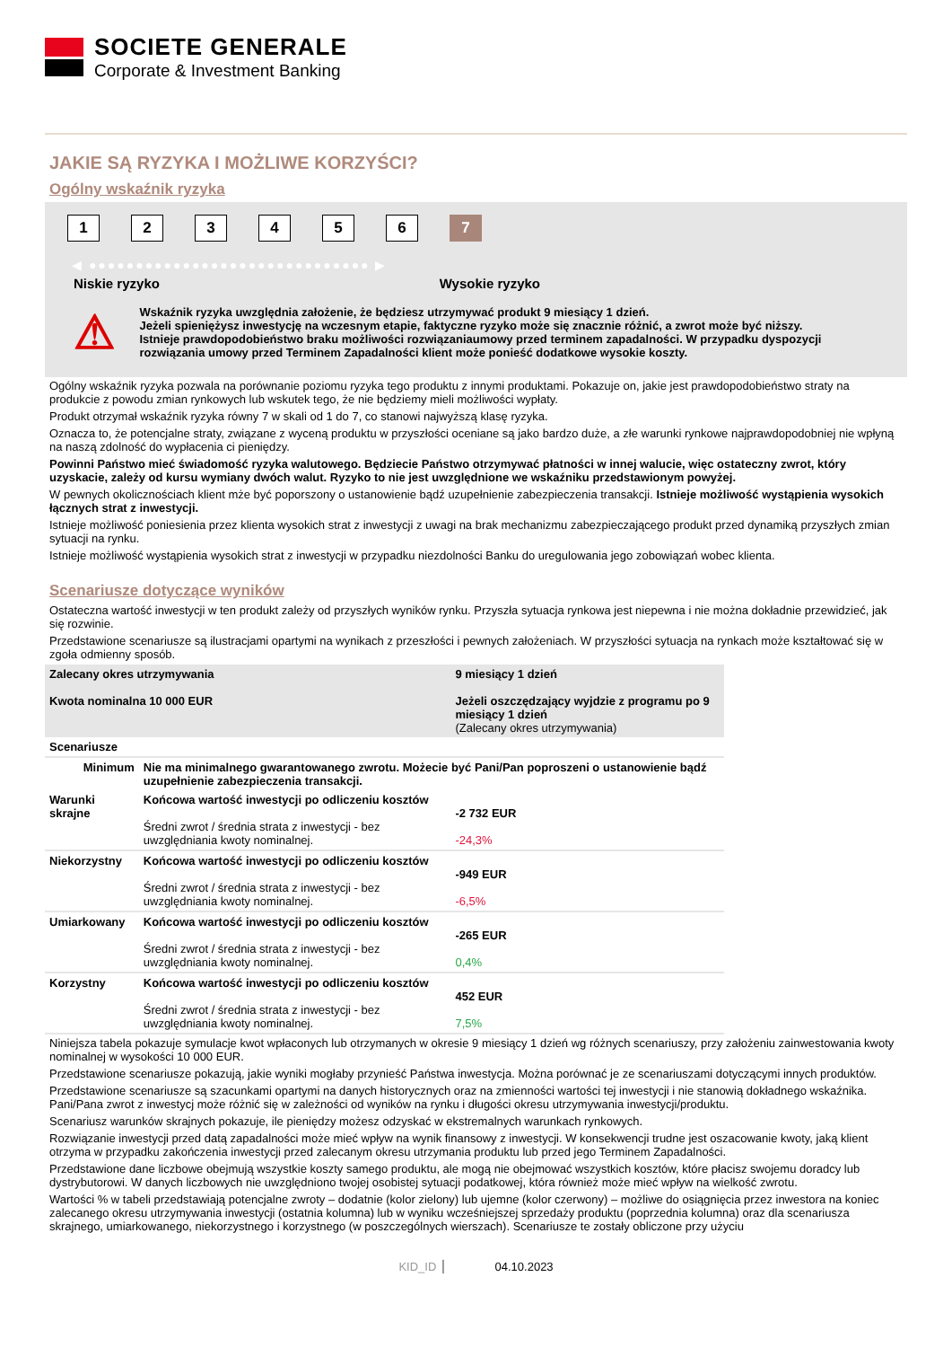SOCIETE GENERALE
Corporate & Investment Banking
JAKIE SĄ RYZYKA I MOŻLIWE KORZYŚCI?
Ogólny wskaźnik ryzyka
123456 7
◀ ●●●●●●●●●●●●●●●●●●●●●●●●●●●●●● ▶
Niskie ryzyko Wysokie ryzyko
⚠
Wskaźnik ryzyka uwzględnia założenie, że będziesz utrzymywać produkt 9 miesiący 1 dzień.
Jeżeli spieniężysz inwestycję na wczesnym etapie, faktyczne ryzyko może się znacznie różnić, a zwrot może być niższy.
Istnieje prawdopodobieństwo braku możliwości rozwiązaniaumowy przed terminem zapadalności. W przypadku dyspozycji rozwiązania umowy przed Terminem Zapadalności klient może ponieść dodatkowe wysokie koszty.
Ogólny wskaźnik ryzyka pozwala na porównanie poziomu ryzyka tego produktu z innymi produktami. Pokazuje on, jakie jest prawdopodobieństwo straty na produkcie z powodu zmian rynkowych lub wskutek tego, że nie będziemy mieli możliwości wypłaty.
Produkt otrzymał wskaźnik ryzyka równy 7 w skali od 1 do 7, co stanowi najwyższą klasę ryzyka.
Oznacza to, że potencjalne straty, związane z wyceną produktu w przyszłości oceniane są jako bardzo duże, a złe warunki rynkowe najprawdopodobniej nie wpłyną na naszą zdolność do wypłacenia ci pieniędzy.
Powinni Państwo mieć świadomość ryzyka walutowego. Będziecie Państwo otrzymywać płatności w innej walucie, więc ostateczny zwrot, który uzyskacie, zależy od kursu wymiany dwóch walut. Ryzyko to nie jest uwzględnione we wskaźniku przedstawionym powyżej.
W pewnych okolicznościach klient mże być poporszony o ustanowienie bądź uzupełnienie zabezpieczenia transakcji. Istnieje możliwość wystąpienia wysokich łącznych strat z inwestycji.
Istnieje możliwość poniesienia przez klienta wysokich strat z inwestycji z uwagi na brak mechanizmu zabezpieczającego produkt przed dynamiką przyszłych zmian sytuacji na rynku.
Istnieje możliwość wystąpienia wysokich strat z inwestycji w przypadku niezdolności Banku do uregulowania jego zobowiązań wobec klienta.
Scenariusze dotyczące wyników
Ostateczna wartość inwestycji w ten produkt zależy od przyszłych wyników rynku. Przyszła sytuacja rynkowa jest niepewna i nie można dokładnie przewidzieć, jak się rozwinie.
Przedstawione scenariusze są ilustracjami opartymi na wynikach z przeszłości i pewnych założeniach. W przyszłości sytuacja na rynkach może kształtować się w zgoła odmienny sposób.
| Zalecany okres utrzymywania Kwota nominalna 10 000 EUR | | 9 miesiący 1 dzień Jeżeli oszczędzający wyjdzie z programu po 9 miesiący 1 dzień (Zalecany okres utrzymywania) |
| Scenariusze | | |
| Minimum | Nie ma minimalnego gwarantowanego zwrotu. Możecie być Pani/Pan poproszeni o ustanowienie bądź uzupełnienie zabezpieczenia transakcji. | |
| Warunki skrajne | Końcowa wartość inwestycji po odliczeniu kosztów Średni zwrot / średnia strata z inwestycji - bez uwzględniania kwoty nominalnej. | -2 732 EUR -24,3% |
| Niekorzystny | Końcowa wartość inwestycji po odliczeniu kosztów Średni zwrot / średnia strata z inwestycji - bez uwzględniania kwoty nominalnej. | -949 EUR -6,5% |
| Umiarkowany | Końcowa wartość inwestycji po odliczeniu kosztów Średni zwrot / średnia strata z inwestycji - bez uwzględniania kwoty nominalnej. | -265 EUR 0,4% |
| Korzystny | Końcowa wartość inwestycji po odliczeniu kosztów Średni zwrot / średnia strata z inwestycji - bez uwzględniania kwoty nominalnej. | 452 EUR 7,5% |
Niniejsza tabela pokazuje symulacje kwot wpłaconych lub otrzymanych w okresie 9 miesiący 1 dzień wg różnych scenariuszy, przy założeniu zainwestowania kwoty nominalnej w wysokości 10 000 EUR.
Przedstawione scenariusze pokazują, jakie wyniki mogłaby przynieść Państwa inwestycja. Można porównać je ze scenariuszami dotyczącymi innych produktów.
Przedstawione scenariusze są szacunkami opartymi na danych historycznych oraz na zmienności wartości tej inwestycji i nie stanowią dokładnego wskaźnika. Pani/Pana zwrot z inwestycj może różnić się w zależności od wyników na rynku i długości okresu utrzymywania inwestycji/produktu.
Scenariusz warunków skrajnych pokazuje, ile pieniędzy możesz odzyskać w ekstremalnych warunkach rynkowych.
Rozwiązanie inwestycji przed datą zapadalności może mieć wpływ na wynik finansowy z inwestycji. W konsekwencji trudne jest oszacowanie kwoty, jaką klient otrzyma w przypadku zakończenia inwestycji przed zalecanym okresu utrzymania produktu lub przed jego Terminem Zapadalności.
Przedstawione dane liczbowe obejmują wszystkie koszty samego produktu, ale mogą nie obejmować wszystkich kosztów, które płacisz swojemu doradcy lub dystrybutorowi. W danych liczbowych nie uwzględniono twojej osobistej sytuacji podatkowej, która również może mieć wpływ na wielkość zwrotu.
Wartości % w tabeli przedstawiają potencjalne zwroty – dodatnie (kolor zielony) lub ujemne (kolor czerwony) – możliwe do osiągnięcia przez inwestora na koniec zalecanego okresu utrzymywania inwestycji (ostatnia kolumna) lub w wyniku wcześniejszej sprzedaży produktu (poprzednia kolumna) oraz dla scenariusza skrajnego, umiarkowanego, niekorzystnego i korzystnego (w poszczególnych wierszach). Scenariusze te zostały obliczone przy użyciu
KID_ID ┃ 04.10.2023